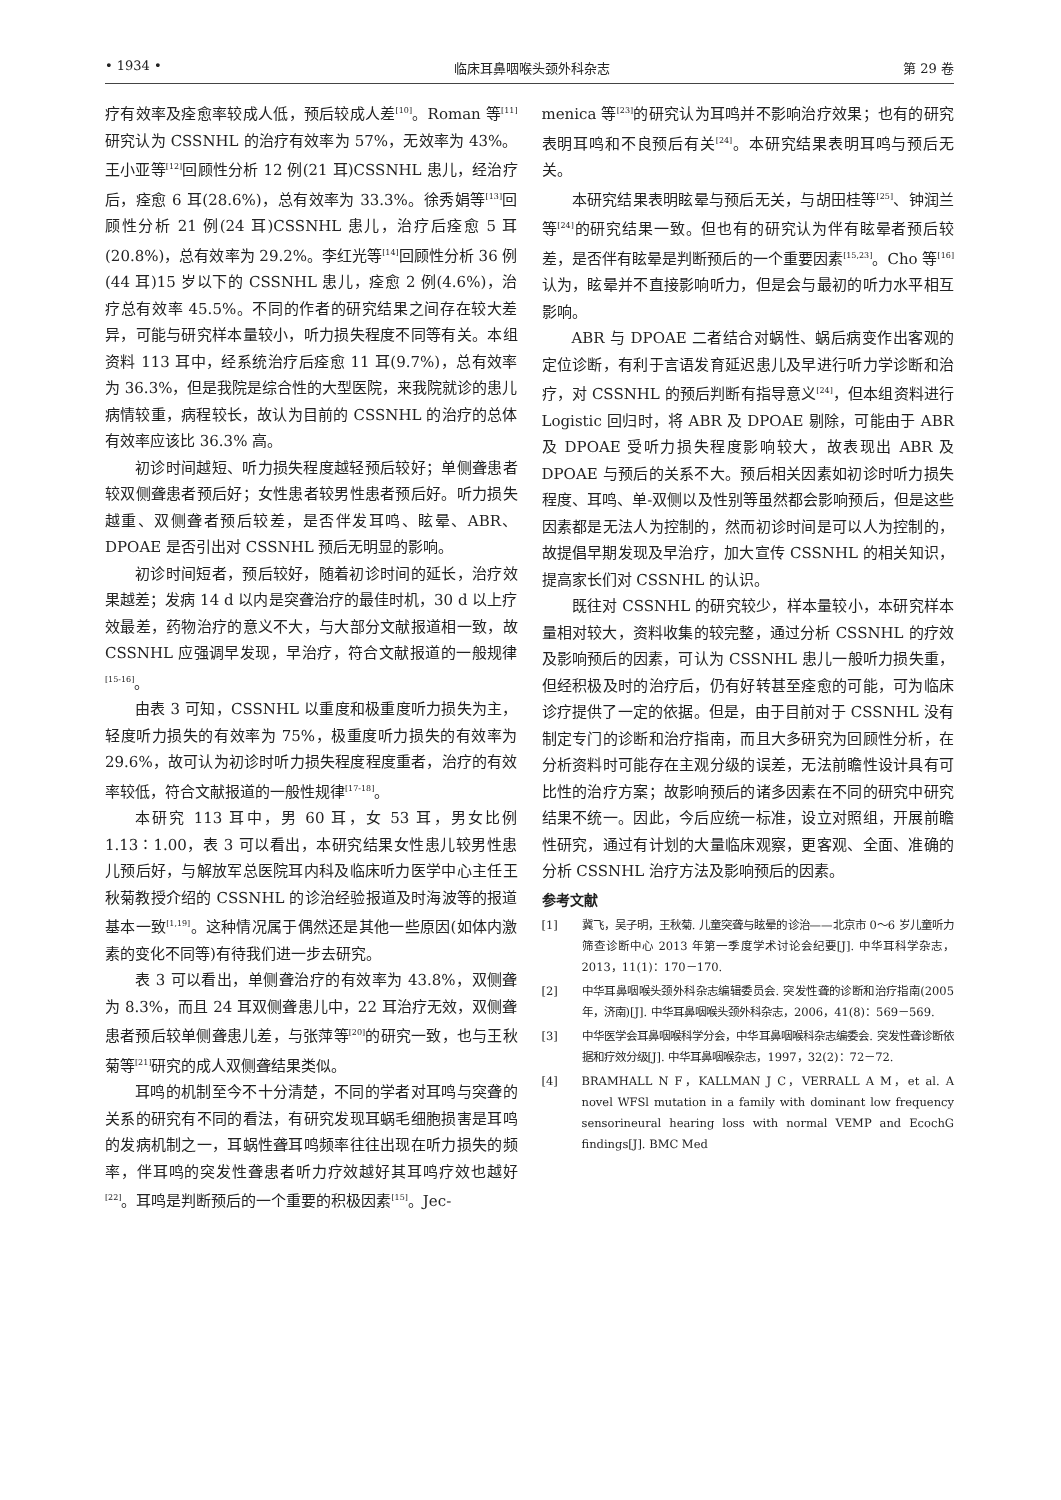• 1934 • 临床耳鼻咽喉头颈外科杂志 第 29 卷
疗有效率及痊愈率较成人低，预后较成人差<sup>[10]</sup>。Roman 等<sup>[11]</sup>研究认为 CSSNHL 的治疗有效率为 57%，无效率为 43%。王小亚等<sup>[12]</sup>回顾性分析 12 例(21 耳)CSSNHL 患儿，经治疗后，痊愈 6 耳(28.6%)，总有效率为 33.3%。徐秀娟等<sup>[13]</sup>回顾性分析 21 例(24 耳)CSSNHL 患儿，治疗后痊愈 5 耳(20.8%)，总有效率为 29.2%。李红光等<sup>[14]</sup>回顾性分析 36 例(44 耳)15 岁以下的 CSSNHL 患儿，痊愈 2 例(4.6%)，治疗总有效率 45.5%。不同的作者的研究结果之间存在较大差异，可能与研究样本量较小，听力损失程度不同等有关。本组资料 113 耳中，经系统治疗后痊愈 11 耳(9.7%)，总有效率为 36.3%，但是我院是综合性的大型医院，来我院就诊的患儿病情较重，病程较长，故认为目前的 CSSNHL 的治疗的总体有效率应该比 36.3% 高。
初诊时间越短、听力损失程度越轻预后较好；单侧聋患者较双侧聋患者预后好；女性患者较男性患者预后好。听力损失越重、双侧聋者预后较差，是否伴发耳鸣、眩晕、ABR、DPOAE 是否引出对 CSSNHL 预后无明显的影响。
初诊时间短者，预后较好，随着初诊时间的延长，治疗效果越差；发病 14 d 以内是突聋治疗的最佳时机，30 d 以上疗效最差，药物治疗的意义不大，与大部分文献报道相一致，故 CSSNHL 应强调早发现，早治疗，符合文献报道的一般规律<sup>[15-16]</sup>。
由表 3 可知，CSSNHL 以重度和极重度听力损失为主，轻度听力损失的有效率为 75%，极重度听力损失的有效率为 29.6%，故可认为初诊时听力损失程度程度重者，治疗的有效率较低，符合文献报道的一般性规律<sup>[17-18]</sup>。
本研究 113 耳中，男 60 耳，女 53 耳，男女比例 1.13∶1.00，表 3 可以看出，本研究结果女性患儿较男性患儿预后好，与解放军总医院耳内科及临床听力医学中心主任王秋菊教授介绍的 CSSNHL 的诊治经验报道及时海波等的报道基本一致<sup>[1,19]</sup>。这种情况属于偶然还是其他一些原因(如体内激素的变化不同等)有待我们进一步去研究。
表 3 可以看出，单侧聋治疗的有效率为 43.8%，双侧聋为 8.3%，而且 24 耳双侧聋患儿中，22 耳治疗无效，双侧聋患者预后较单侧聋患儿差，与张萍等<sup>[20]</sup>的研究一致，也与王秋菊等<sup>[21]</sup>研究的成人双侧聋结果类似。
耳鸣的机制至今不十分清楚，不同的学者对耳鸣与突聋的关系的研究有不同的看法，有研究发现耳蜗毛细胞损害是耳鸣的发病机制之一，耳蜗性聋耳鸣频率往往出现在听力损失的频率，伴耳鸣的突发性聋患者听力疗效越好其耳鸣疗效也越好<sup>[22]</sup>。耳鸣是判断预后的一个重要的积极因素<sup>[15]</sup>。Jec-
menica 等<sup>[23]</sup>的研究认为耳鸣并不影响治疗效果；也有的研究表明耳鸣和不良预后有关<sup>[24]</sup>。本研究结果表明耳鸣与预后无关。
本研究结果表明眩晕与预后无关，与胡田桂等<sup>[25]</sup>、钟润兰等<sup>[24]</sup>的研究结果一致。但也有的研究认为伴有眩晕者预后较差，是否伴有眩晕是判断预后的一个重要因素<sup>[15,23]</sup>。Cho 等<sup>[16]</sup>认为，眩晕并不直接影响听力，但是会与最初的听力水平相互影响。
ABR 与 DPOAE 二者结合对蜗性、蜗后病变作出客观的定位诊断，有利于言语发育延迟患儿及早进行听力学诊断和治疗，对 CSSNHL 的预后判断有指导意义<sup>[24]</sup>，但本组资料进行 Logistic 回归时，将 ABR 及 DPOAE 剔除，可能由于 ABR 及 DPOAE 受听力损失程度影响较大，故表现出 ABR 及 DPOAE 与预后的关系不大。预后相关因素如初诊时听力损失程度、耳鸣、单-双侧以及性别等虽然都会影响预后，但是这些因素都是无法人为控制的，然而初诊时间是可以人为控制的，故提倡早期发现及早治疗，加大宣传 CSSNHL 的相关知识，提高家长们对 CSSNHL 的认识。
既往对 CSSNHL 的研究较少，样本量较小，本研究样本量相对较大，资料收集的较完整，通过分析 CSSNHL 的疗效及影响预后的因素，可认为 CSSNHL 患儿一般听力损失重，但经积极及时的治疗后，仍有好转甚至痊愈的可能，可为临床诊疗提供了一定的依据。但是，由于目前对于 CSSNHL 没有制定专门的诊断和治疗指南，而且大多研究为回顾性分析，在分析资料时可能存在主观分级的误差，无法前瞻性设计具有可比性的治疗方案；故影响预后的诸多因素在不同的研究中研究结果不统一。因此，今后应统一标准，设立对照组，开展前瞻性研究，通过有计划的大量临床观察，更客观、全面、准确的分析 CSSNHL 治疗方法及影响预后的因素。
参考文献
[1] 冀飞，吴子明，王秋菊. 儿童突聋与眩晕的诊治——北京市 0～6 岁儿童听力筛查诊断中心 2013 年第一季度学术讨论会纪要[J]. 中华耳科学杂志，2013，11(1)：170－170.
[2] 中华耳鼻咽喉头颈外科杂志编辑委员会. 突发性聋的诊断和治疗指南(2005 年，济南)[J]. 中华耳鼻咽喉头颈外科杂志，2006，41(8)：569－569.
[3] 中华医学会耳鼻咽喉科学分会，中华耳鼻咽喉科杂志编委会. 突发性聋诊断依据和疗效分级[J]. 中华耳鼻咽喉杂志，1997，32(2)：72－72.
[4] BRAMHALL N F，KALLMAN J C，VERRALL A M，et al. A novel WFSl mutation in a family with dominant low frequency sensorineural hearing loss with normal VEMP and EcochG findings[J]. BMC Med